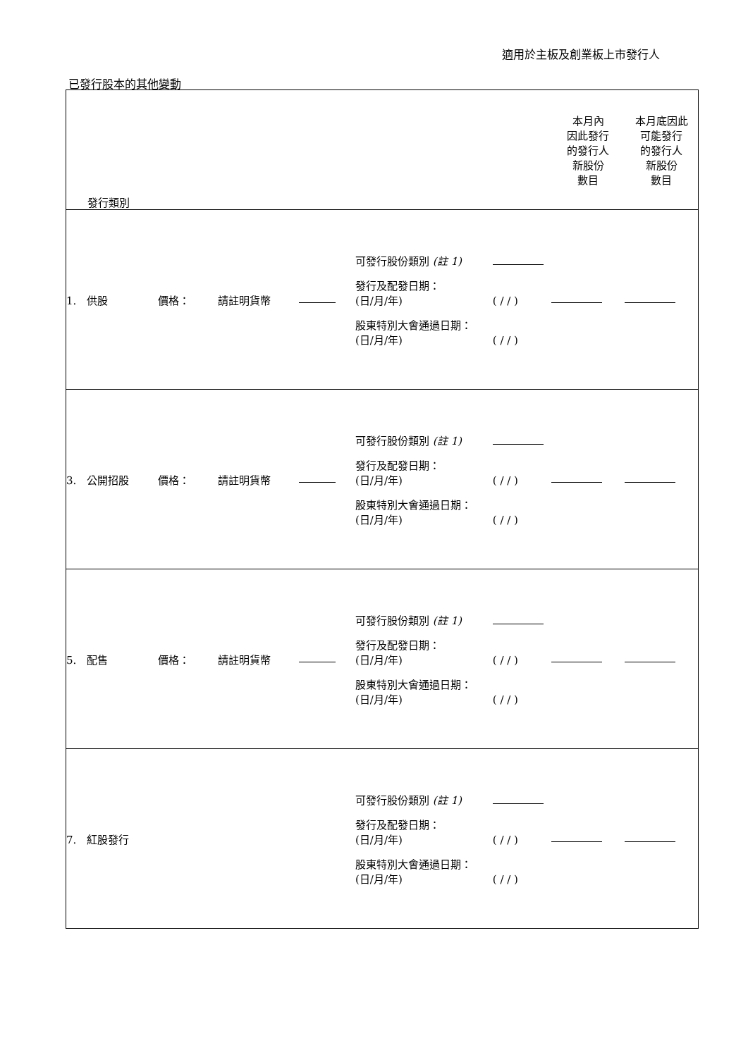適用於主板及創業板上市發行人
已發行股本的其他變動
| 發行類別 | | | | | 本月內 因此發行 的發行人 新股份 數目 | 本月底因此 可能發行 的發行人 新股份 數目 |
| --- | --- | --- | --- | --- | --- | --- |
| 1. 供股 | 價格： | 請註明貨幣 | | 可發行股份類別 (註 1) 發行及配發日期： (日/月/年) ( / / ) 股東特別大會通過日期： (日/月/年) ( / / ) | | |
| 3. 公開招股 | 價格： | 請註明貨幣 | | 可發行股份類別 (註 1) 發行及配發日期： (日/月/年) ( / / ) 股東特別大會通過日期： (日/月/年) ( / / ) | | |
| 5. 配售 | 價格： | 請註明貨幣 | | 可發行股份類別 (註 1) 發行及配發日期： (日/月/年) ( / / ) 股東特別大會通過日期： (日/月/年) ( / / ) | | |
| 7. 紅股發行 | | | | 可發行股份類別 (註 1) 發行及配發日期： (日/月/年) ( / / ) 股東特別大會通過日期： (日/月/年) ( / / ) | | |